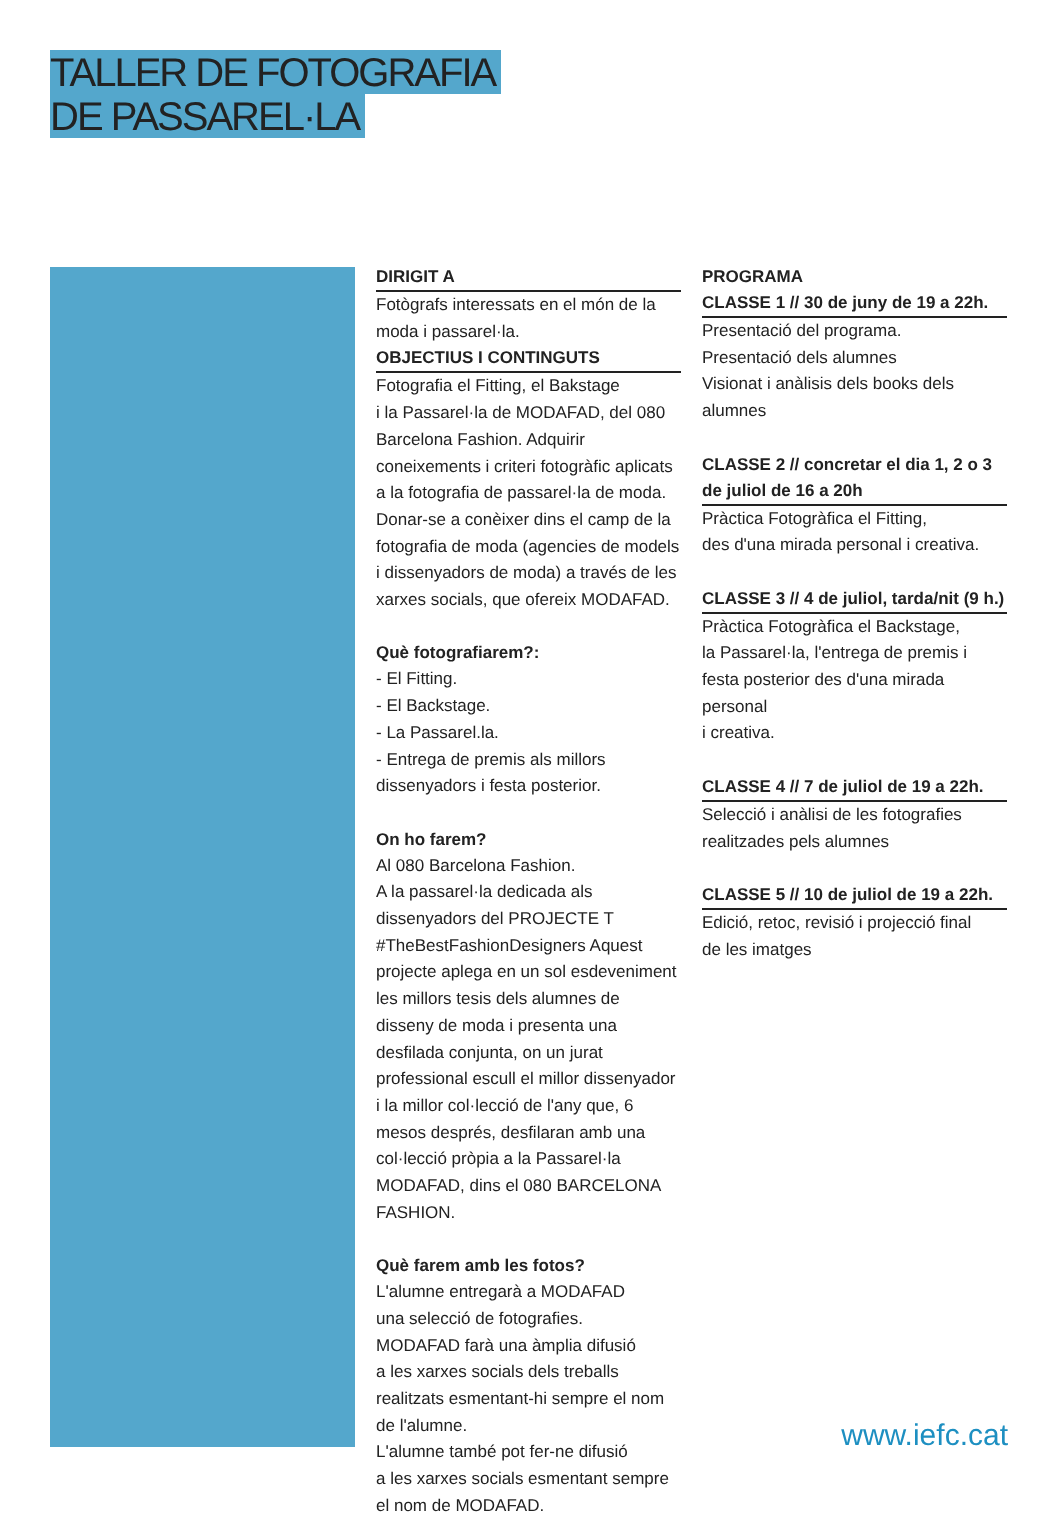TALLER DE FOTOGRAFIA
DE PASSAREL·LA
DIRIGIT A
Fotògrafs interessats en el món de la moda i passarel·la.
OBJECTIUS I CONTINGUTS
Fotografia el Fitting, el Bakstage
i la Passarel·la de MODAFAD, del 080 Barcelona Fashion. Adquirir coneixements i criteri fotogràfic aplicats a la fotografia de passarel·la de moda. Donar-se a conèixer dins el camp de la fotografia de moda (agencies de models i dissenyadors de moda) a través de les xarxes socials, que ofereix MODAFAD.
Què fotografiarem?:
- El Fitting.
- El Backstage.
- La Passarel.la.
- Entrega de premis als millors dissenyadors i festa posterior.
On ho farem?
Al 080 Barcelona Fashion.
A la passarel·la dedicada als dissenyadors del PROJECTE T #TheBestFashionDesigners Aquest projecte aplega en un sol esdeveniment les millors tesis dels alumnes de disseny de moda i presenta una desfilada conjunta, on un jurat professional escull el millor dissenyador i la millor col·lecció de l'any que, 6 mesos després, desfilaran amb una col·lecció pròpia a la Passarel·la MODAFAD, dins el 080 BARCELONA FASHION.
Què farem amb les fotos?
L'alumne entregarà a MODAFAD
una selecció de fotografies.
MODAFAD farà una àmplia difusió
a les xarxes socials dels treballs realitzats esmentant-hi sempre el nom de l'alumne.
L'alumne també pot fer-ne difusió
a les xarxes socials esmentant sempre
el nom de MODAFAD.
PROGRAMA
CLASSE 1 // 30 de juny de 19 a 22h.
Presentació del programa.
Presentació dels alumnes
Visionat i anàlisis dels books dels alumnes
CLASSE 2 // concretar el dia 1, 2 o 3 de juliol de 16 a 20h
Pràctica Fotogràfica el Fitting,
des d'una mirada personal i creativa.
CLASSE 3 // 4 de juliol, tarda/nit (9 h.)
Pràctica Fotogràfica el Backstage,
la Passarel·la, l'entrega de premis i festa posterior des d'una mirada personal
i creativa.
CLASSE 4 // 7 de juliol de 19 a 22h.
Selecció i anàlisi de les fotografies realitzades pels alumnes
CLASSE 5 // 10 de juliol de 19 a 22h.
Edició, retoc, revisió i projecció final
de les imatges
www.iefc.cat